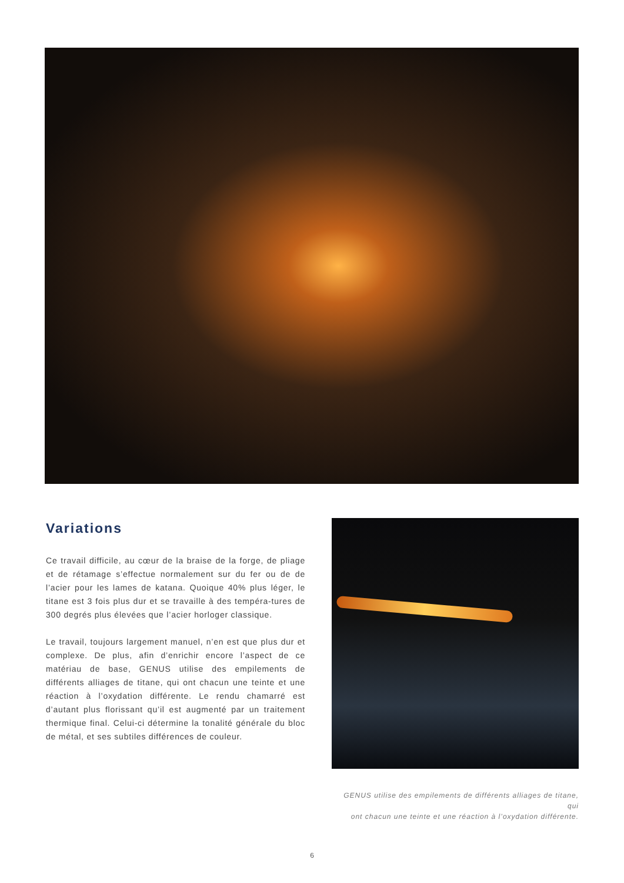Variations
Ce travail difficile, au cœur de la braise de la forge, de pliage et de rétamage s’effectue normalement sur du fer ou de de l’acier pour les lames de katana. Quoique 40% plus léger, le titane est 3 fois plus dur et se travaille à des tempéra-tures de 300 degrés plus élevées que l’acier horloger classique.
Le travail, toujours largement manuel, n’en est que plus dur et complexe. De plus, afin d’enrichir encore l’aspect de ce matériau de base, GENUS utilise des empilements de différents alliages de titane, qui ont chacun une teinte et une réaction à l’oxydation différente. Le rendu chamarré est d’autant plus florissant qu’il est augmenté par un traitement thermique final. Celui-ci détermine la tonalité générale du bloc de métal, et ses subtiles différences de couleur.
GENUS utilise des empilements de différents alliages de titane, qui
ont chacun une teinte et une réaction à l’oxydation différente.
6